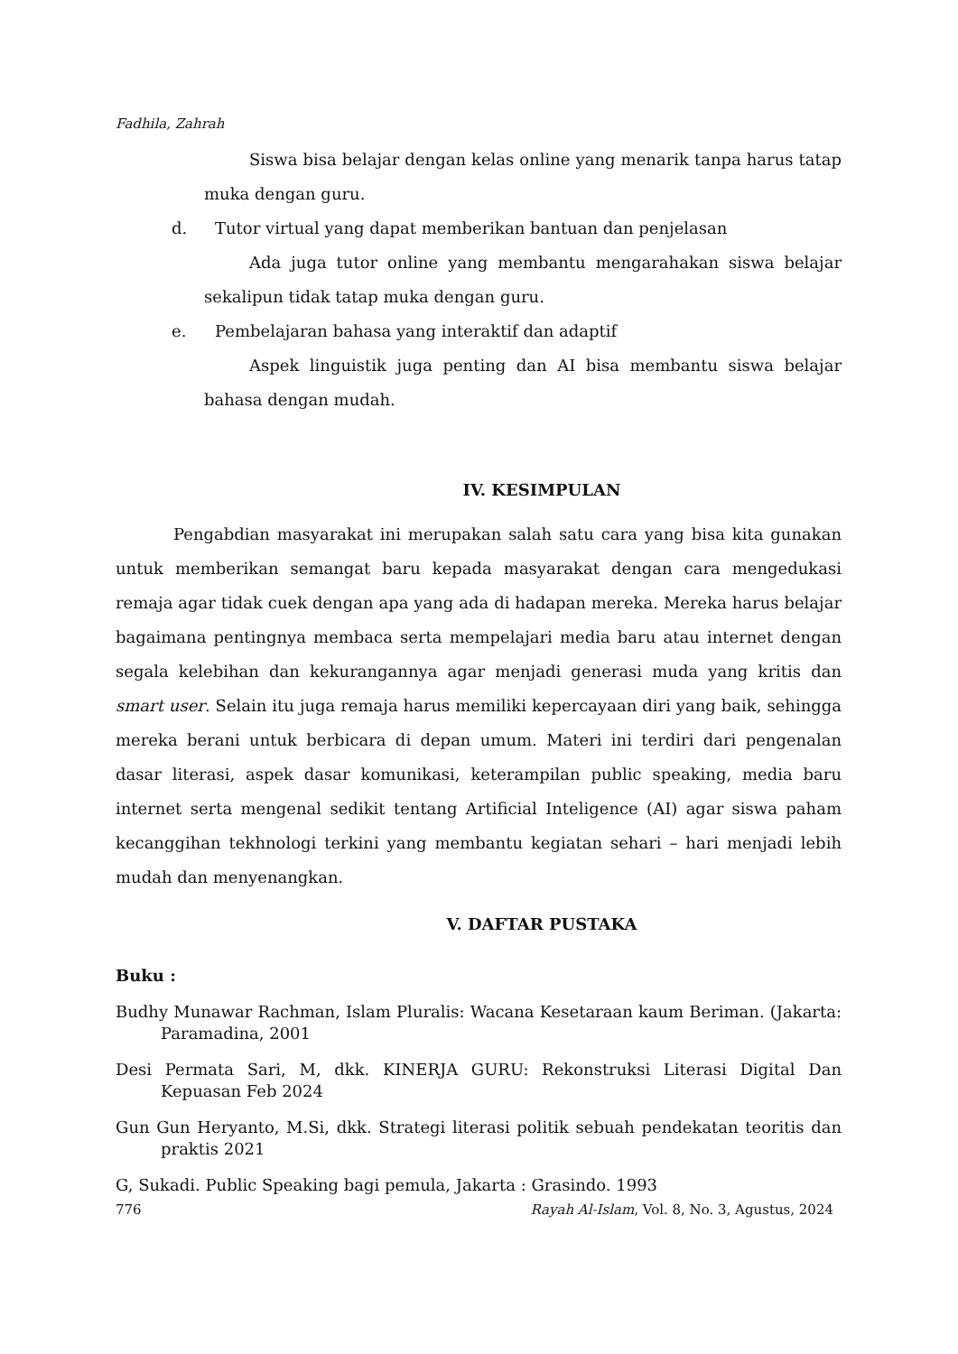Fadhila, Zahrah
Siswa bisa belajar dengan kelas online yang menarik tanpa harus tatap muka dengan guru.
d. Tutor virtual yang dapat memberikan bantuan dan penjelasan
Ada juga tutor online yang membantu mengarahakan siswa belajar sekalipun tidak tatap muka dengan guru.
e. Pembelajaran bahasa yang interaktif dan adaptif
Aspek linguistik juga penting dan AI bisa membantu siswa belajar bahasa dengan mudah.
IV. KESIMPULAN
Pengabdian masyarakat ini merupakan salah satu cara yang bisa kita gunakan untuk memberikan semangat baru kepada masyarakat dengan cara mengedukasi remaja agar tidak cuek dengan apa yang ada di hadapan mereka. Mereka harus belajar bagaimana pentingnya membaca serta mempelajari media baru atau internet dengan segala kelebihan dan kekurangannya agar menjadi generasi muda yang kritis dan smart user. Selain itu juga remaja harus memiliki kepercayaan diri yang baik, sehingga mereka berani untuk berbicara di depan umum. Materi ini terdiri dari pengenalan dasar literasi, aspek dasar komunikasi, keterampilan public speaking, media baru internet serta mengenal sedikit tentang Artificial Inteligence (AI) agar siswa paham kecanggihan tekhnologi terkini yang membantu kegiatan sehari – hari menjadi lebih mudah dan menyenangkan.
V. DAFTAR PUSTAKA
Buku :
Budhy Munawar Rachman, Islam Pluralis: Wacana Kesetaraan kaum Beriman. (Jakarta: Paramadina, 2001
Desi Permata Sari, M, dkk. KINERJA GURU: Rekonstruksi Literasi Digital Dan Kepuasan Feb 2024
Gun Gun Heryanto, M.Si, dkk. Strategi literasi politik sebuah pendekatan teoritis dan praktis 2021
G, Sukadi. Public Speaking bagi pemula, Jakarta : Grasindo. 1993
776 Rayah Al-Islam, Vol. 8, No. 3, Agustus, 2024